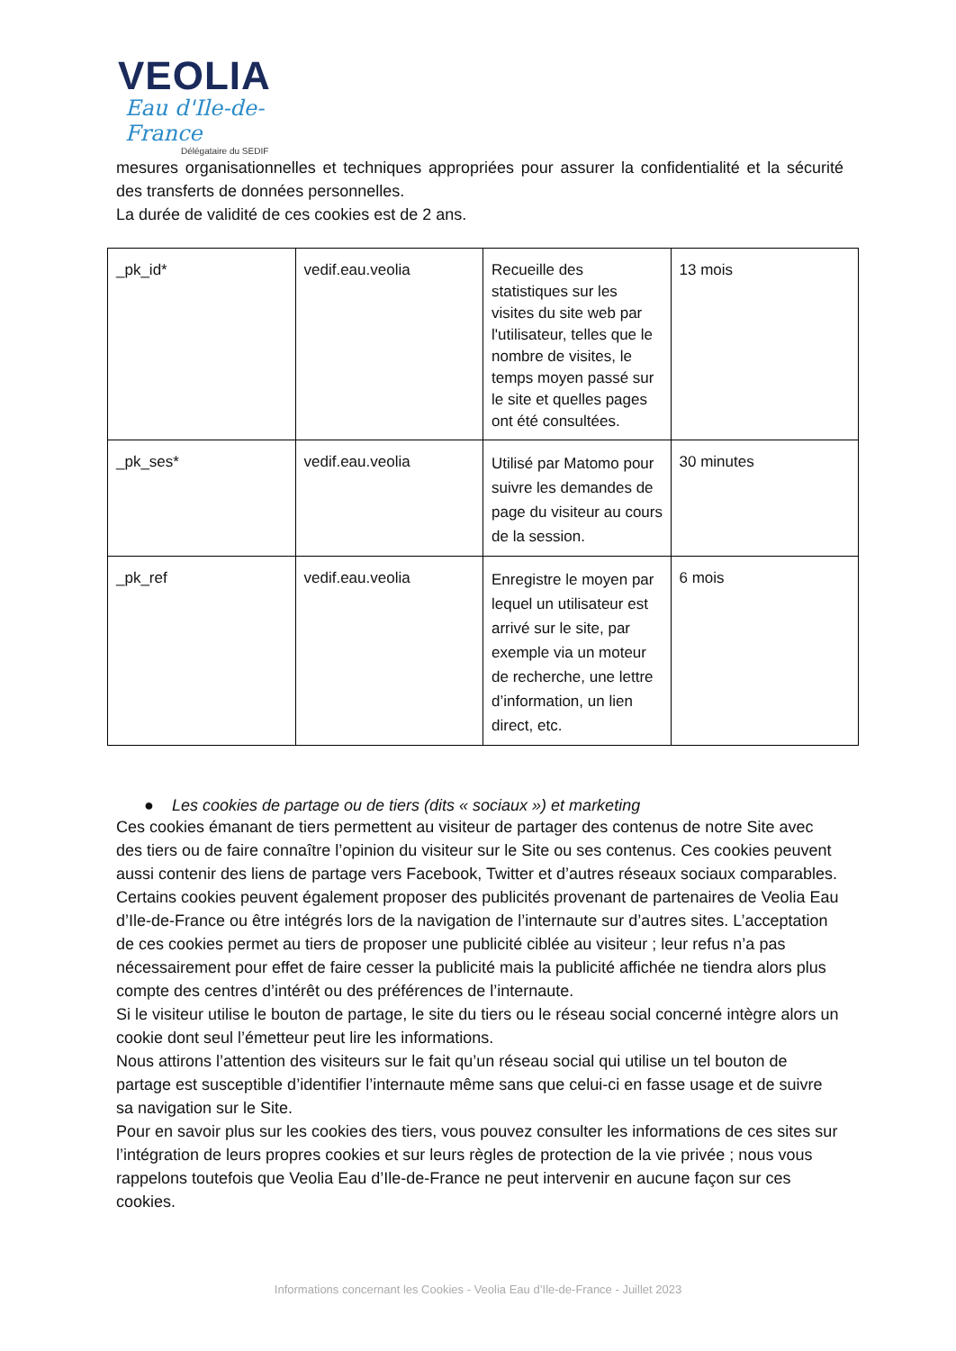VEOLIA
Eau d'Ile-de-France
Délégataire du SEDIF
mesures organisationnelles et techniques appropriées pour assurer la confidentialité et la sécurité des transferts de données personnelles.
La durée de validité de ces cookies est de 2 ans.
| _pk_id* | vedif.eau.veolia | Recueille des statistiques sur les visites du site web par l'utilisateur, telles que le nombre de visites, le temps moyen passé sur le site et quelles pages ont été consultées. | 13 mois |
| _pk_ses* | vedif.eau.veolia | Utilisé par Matomo pour suivre les demandes de page du visiteur au cours de la session. | 30 minutes |
| _pk_ref | vedif.eau.veolia | Enregistre le moyen par lequel un utilisateur est arrivé sur le site, par exemple via un moteur de recherche, une lettre d’information, un lien direct, etc. | 6 mois |
● Les cookies de partage ou de tiers (dits « sociaux ») et marketing
Ces cookies émanant de tiers permettent au visiteur de partager des contenus de notre Site avec des tiers ou de faire connaître l’opinion du visiteur sur le Site ou ses contenus. Ces cookies peuvent aussi contenir des liens de partage vers Facebook, Twitter et d’autres réseaux sociaux comparables.
Certains cookies peuvent également proposer des publicités provenant de partenaires de Veolia Eau d’Ile-de-France ou être intégrés lors de la navigation de l’internaute sur d’autres sites. L’acceptation de ces cookies permet au tiers de proposer une publicité ciblée au visiteur ; leur refus n’a pas nécessairement pour effet de faire cesser la publicité mais la publicité affichée ne tiendra alors plus compte des centres d’intérêt ou des préférences de l’internaute.
Si le visiteur utilise le bouton de partage, le site du tiers ou le réseau social concerné intègre alors un cookie dont seul l’émetteur peut lire les informations.
Nous attirons l’attention des visiteurs sur le fait qu’un réseau social qui utilise un tel bouton de partage est susceptible d’identifier l’internaute même sans que celui-ci en fasse usage et de suivre sa navigation sur le Site.
Pour en savoir plus sur les cookies des tiers, vous pouvez consulter les informations de ces sites sur l’intégration de leurs propres cookies et sur leurs règles de protection de la vie privée ; nous vous rappelons toutefois que Veolia Eau d’Ile-de-France ne peut intervenir en aucune façon sur ces cookies.
Informations concernant les Cookies - Veolia Eau d’Ile-de-France - Juillet 2023